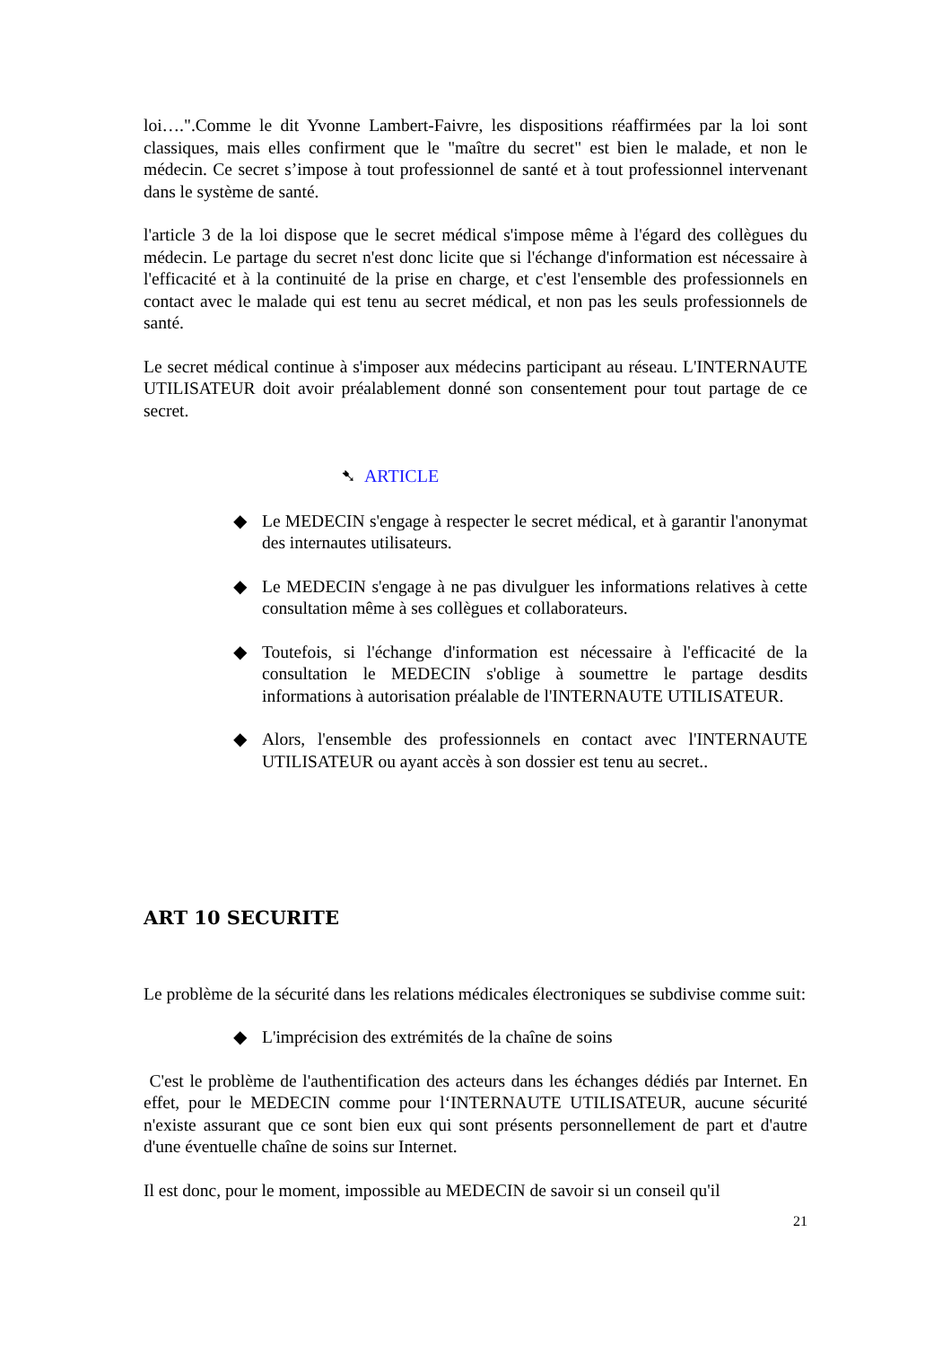loi….".Comme le dit Yvonne Lambert-Faivre, les dispositions réaffirmées par la loi sont classiques, mais elles confirment que le "maître du secret" est bien le malade, et non le médecin. Ce secret s’impose à tout professionnel de santé et à tout professionnel intervenant dans le système de santé.
l'article 3 de la loi dispose que le secret médical s'impose même à l'égard des collègues du médecin. Le partage du secret n'est donc licite que si l'échange d'information est nécessaire à l'efficacité et à la continuité de la prise en charge, et c'est l'ensemble des professionnels en contact avec le malade qui est tenu au secret médical, et non pas les seuls professionnels de santé.
Le secret médical continue à s'imposer aux médecins participant au réseau. L'INTERNAUTE UTILISATEUR doit avoir préalablement donné son consentement pour tout partage de ce secret.
➷ ARTICLE
◆ Le MEDECIN s'engage à respecter le secret médical, et à garantir l'anonymat des internautes utilisateurs.
◆ Le MEDECIN s'engage à ne pas divulguer les informations relatives à cette consultation même à ses collègues et collaborateurs.
◆ Toutefois, si l'échange d'information est nécessaire à l'efficacité de la consultation le MEDECIN s'oblige à soumettre le partage desdits informations à autorisation préalable de l'INTERNAUTE UTILISATEUR.
◆ Alors, l'ensemble des professionnels en contact avec l'INTERNAUTE UTILISATEUR ou ayant accès à son dossier est tenu au secret..
ART 10 SECURITE
Le problème de la sécurité dans les relations médicales électroniques se subdivise comme suit:
◆ L'imprécision des extrémités de la chaîne de soins
C'est le problème de l'authentification des acteurs dans les échanges dédiés par Internet. En effet, pour le MEDECIN comme pour l‘INTERNAUTE UTILISATEUR, aucune sécurité n'existe assurant que ce sont bien eux qui sont présents personnellement de part et d'autre d'une éventuelle chaîne de soins sur Internet.
Il est donc, pour le moment, impossible au MEDECIN de savoir si un conseil qu'il
21